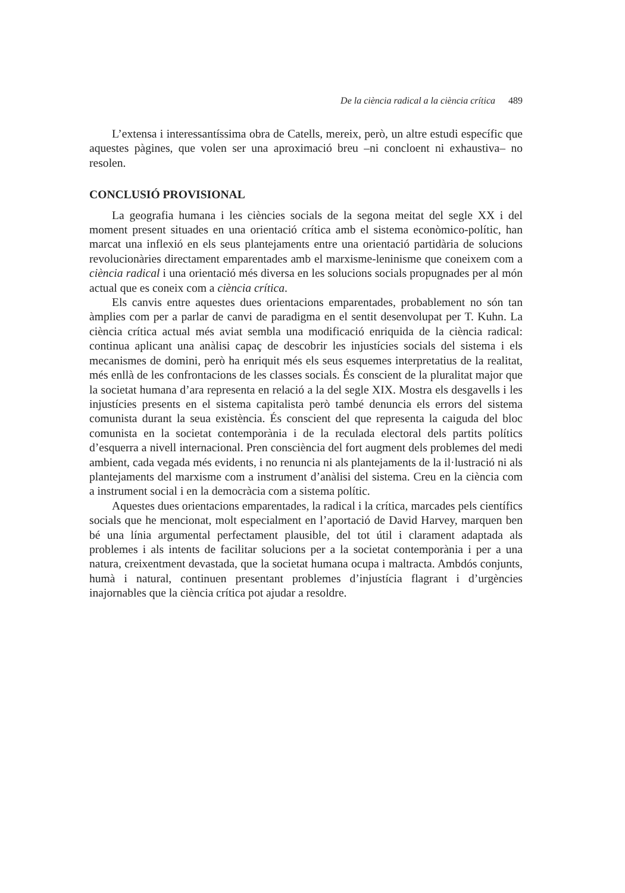De la ciència radical a la ciència crítica 489
L’extensa i interessantíssima obra de Catells, mereix, però, un altre estudi específic que aquestes pàgines, que volen ser una aproximació breu –ni concloent ni exhaustiva– no resolen.
CONCLUSIÓ PROVISIONAL
La geografia humana i les ciències socials de la segona meitat del segle XX i del moment present situades en una orientació crítica amb el sistema econòmico-polític, han marcat una inflexió en els seus plantejaments entre una orientació partidària de solucions revolucionàries directament emparentades amb el marxisme-leninisme que coneixem com a ciència radical i una orientació més diversa en les solucions socials propugnades per al món actual que es coneix com a ciència crítica.
Els canvis entre aquestes dues orientacions emparentades, probablement no són tan àmplies com per a parlar de canvi de paradigma en el sentit desenvolupat per T. Kuhn. La ciència crítica actual més aviat sembla una modificació enriquida de la ciència radical: continua aplicant una anàlisi capaç de descobrir les injustícies socials del sistema i els mecanismes de domini, però ha enriquit més els seus esquemes interpretatius de la realitat, més enllà de les confrontacions de les classes socials. És conscient de la pluralitat major que la societat humana d’ara representa en relació a la del segle XIX. Mostra els desgavells i les injustícies presents en el sistema capitalista però també denuncia els errors del sistema comunista durant la seua existència. És conscient del que representa la caiguda del bloc comunista en la societat contemporània i de la reculada electoral dels partits polítics d’esquerra a nivell internacional. Pren consciència del fort augment dels problemes del medi ambient, cada vegada més evidents, i no renuncia ni als plantejaments de la il·lustració ni als plantejaments del marxisme com a instrument d’anàlisi del sistema. Creu en la ciència com a instrument social i en la democràcia com a sistema polític.
Aquestes dues orientacions emparentades, la radical i la crítica, marcades pels científics socials que he mencionat, molt especialment en l’aportació de David Harvey, marquen ben bé una línia argumental perfectament plausible, del tot útil i clarament adaptada als problemes i als intents de facilitar solucions per a la societat contemporània i per a una natura, creixentment devastada, que la societat humana ocupa i maltracta. Ambdós conjunts, humà i natural, continuen presentant problemes d’injustícia flagrant i d’urgències inajornables que la ciència crítica pot ajudar a resoldre.